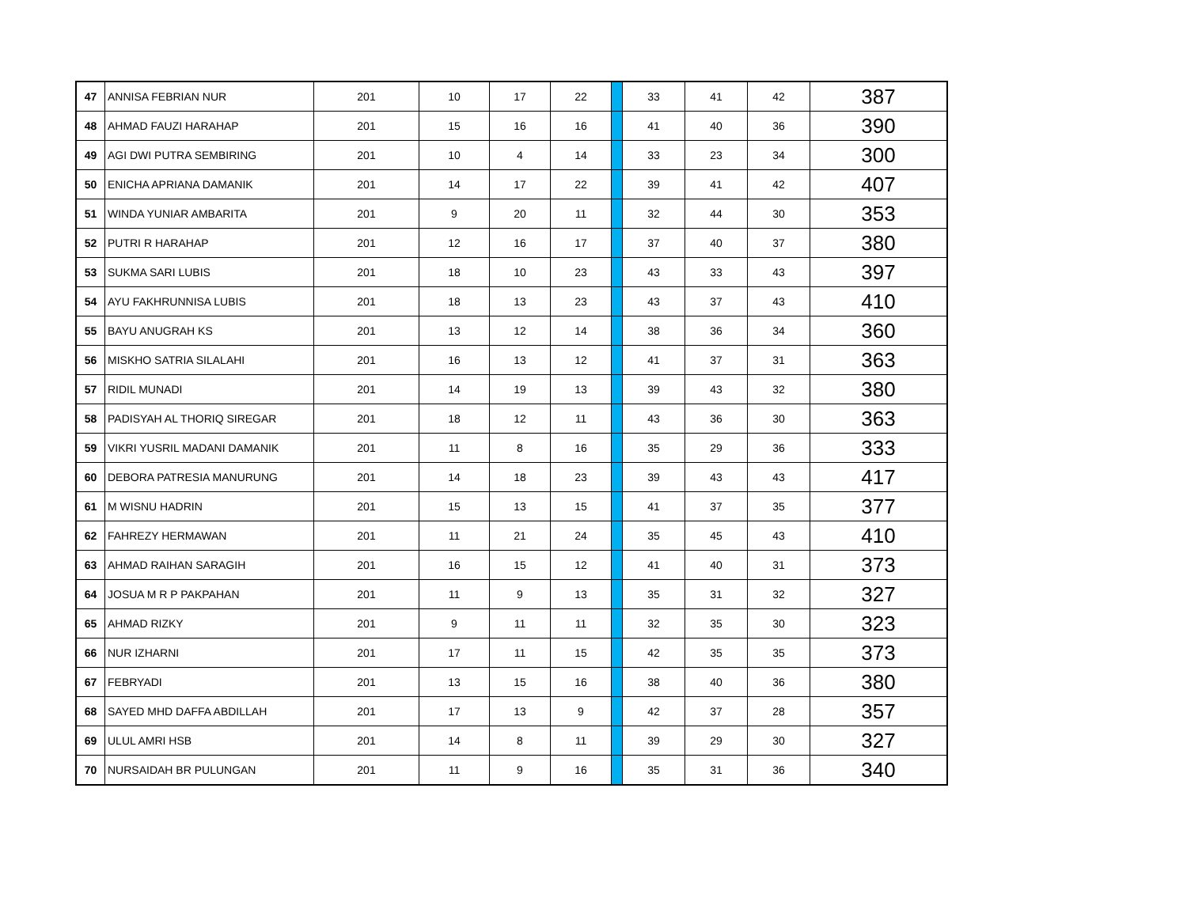| 47 | ANNISA FEBRIAN NUR | 201 | 10 | 17 | 22 | | 33 | 41 | 42 | 387 |
| 48 | AHMAD FAUZI HARAHAP | 201 | 15 | 16 | 16 | | 41 | 40 | 36 | 390 |
| 49 | AGI DWI PUTRA SEMBIRING | 201 | 10 | 4 | 14 | | 33 | 23 | 34 | 300 |
| 50 | ENICHA APRIANA DAMANIK | 201 | 14 | 17 | 22 | | 39 | 41 | 42 | 407 |
| 51 | WINDA YUNIAR AMBARITA | 201 | 9 | 20 | 11 | | 32 | 44 | 30 | 353 |
| 52 | PUTRI R HARAHAP | 201 | 12 | 16 | 17 | | 37 | 40 | 37 | 380 |
| 53 | SUKMA SARI LUBIS | 201 | 18 | 10 | 23 | | 43 | 33 | 43 | 397 |
| 54 | AYU FAKHRUNNISA LUBIS | 201 | 18 | 13 | 23 | | 43 | 37 | 43 | 410 |
| 55 | BAYU ANUGRAH KS | 201 | 13 | 12 | 14 | | 38 | 36 | 34 | 360 |
| 56 | MISKHO SATRIA SILALAHI | 201 | 16 | 13 | 12 | | 41 | 37 | 31 | 363 |
| 57 | RIDIL MUNADI | 201 | 14 | 19 | 13 | | 39 | 43 | 32 | 380 |
| 58 | PADISYAH AL THORIQ SIREGAR | 201 | 18 | 12 | 11 | | 43 | 36 | 30 | 363 |
| 59 | VIKRI YUSRIL MADANI DAMANIK | 201 | 11 | 8 | 16 | | 35 | 29 | 36 | 333 |
| 60 | DEBORA PATRESIA MANURUNG | 201 | 14 | 18 | 23 | | 39 | 43 | 43 | 417 |
| 61 | M WISNU HADRIN | 201 | 15 | 13 | 15 | | 41 | 37 | 35 | 377 |
| 62 | FAHREZY HERMAWAN | 201 | 11 | 21 | 24 | | 35 | 45 | 43 | 410 |
| 63 | AHMAD RAIHAN SARAGIH | 201 | 16 | 15 | 12 | | 41 | 40 | 31 | 373 |
| 64 | JOSUA M R P PAKPAHAN | 201 | 11 | 9 | 13 | | 35 | 31 | 32 | 327 |
| 65 | AHMAD RIZKY | 201 | 9 | 11 | 11 | | 32 | 35 | 30 | 323 |
| 66 | NUR IZHARNI | 201 | 17 | 11 | 15 | | 42 | 35 | 35 | 373 |
| 67 | FEBRYADI | 201 | 13 | 15 | 16 | | 38 | 40 | 36 | 380 |
| 68 | SAYED MHD DAFFA ABDILLAH | 201 | 17 | 13 | 9 | | 42 | 37 | 28 | 357 |
| 69 | ULUL AMRI HSB | 201 | 14 | 8 | 11 | | 39 | 29 | 30 | 327 |
| 70 | NURSAIDAH BR PULUNGAN | 201 | 11 | 9 | 16 | | 35 | 31 | 36 | 340 |